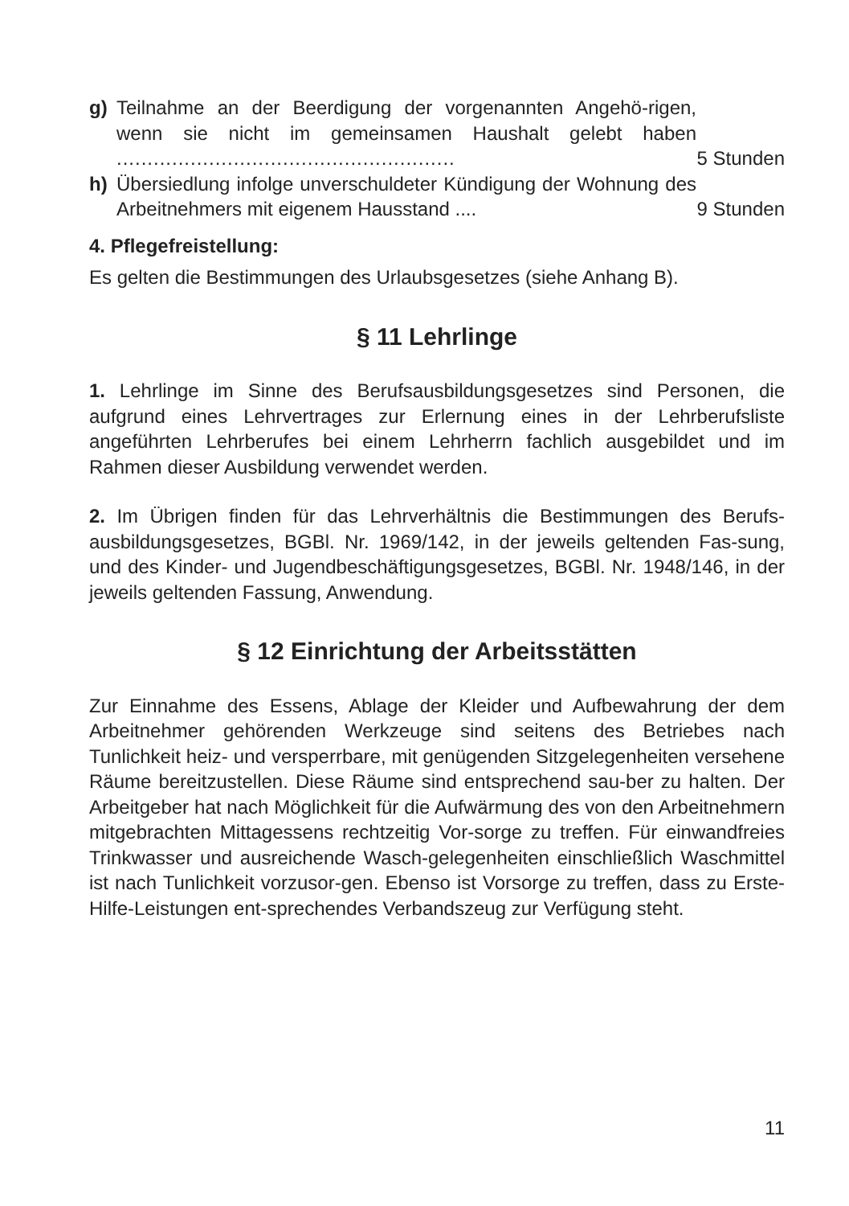g) Teilnahme an der Beerdigung der vorgenannten Angehö-rigen, wenn sie nicht im gemeinsamen Haushalt gelebt haben .......................................................
5 Stunden
h) Übersiedlung infolge unverschuldeter Kündigung der Wohnung des Arbeitnehmers mit eigenem Hausstand ....
9 Stunden
4. Pflegefreistellung:
Es gelten die Bestimmungen des Urlaubsgesetzes (siehe Anhang B).
§ 11 Lehrlinge
1. Lehrlinge im Sinne des Berufsausbildungsgesetzes sind Personen, die aufgrund eines Lehrvertrages zur Erlernung eines in der Lehrberufsliste angeführten Lehrberufes bei einem Lehrherrn fachlich ausgebildet und im Rahmen dieser Ausbildung verwendet werden.
2. Im Übrigen finden für das Lehrverhältnis die Bestimmungen des Berufs-ausbildungsgesetzes, BGBl. Nr. 1969/142, in der jeweils geltenden Fas-sung, und des Kinder- und Jugendbeschäftigungsgesetzes, BGBl. Nr. 1948/146, in der jeweils geltenden Fassung, Anwendung.
§ 12 Einrichtung der Arbeitsstätten
Zur Einnahme des Essens, Ablage der Kleider und Aufbewahrung der dem Arbeitnehmer gehörenden Werkzeuge sind seitens des Betriebes nach Tunlichkeit heiz- und versperrbare, mit genügenden Sitzgelegenheiten versehene Räume bereitzustellen. Diese Räume sind entsprechend sau-ber zu halten. Der Arbeitgeber hat nach Möglichkeit für die Aufwärmung des von den Arbeitnehmern mitgebrachten Mittagessens rechtzeitig Vor-sorge zu treffen. Für einwandfreies Trinkwasser und ausreichende Wasch-gelegenheiten einschließlich Waschmittel ist nach Tunlichkeit vorzusor-gen. Ebenso ist Vorsorge zu treffen, dass zu Erste-Hilfe-Leistungen ent-sprechendes Verbandszeug zur Verfügung steht.
11